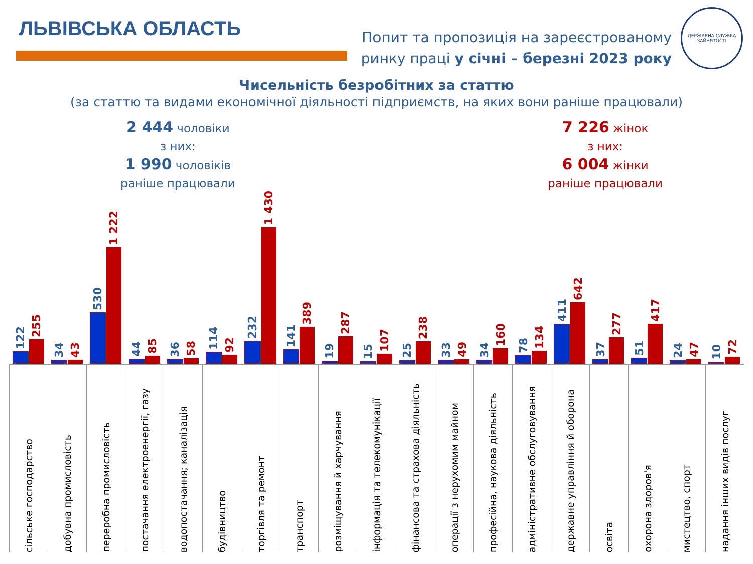ЛЬВІВСЬКА ОБЛАСТЬ
Попит та пропозиція на зареєстрованому
ринку праці у січні – березні 2023 року
ДЕРЖАВНА СЛУЖБА
ЗАЙНЯТОСТІ
Чисельність безробітних за статтю
(за статтю та видами економічної діяльності підприємств, на яких вони раніше працювали)
2 444 чоловіки
з них:
1 990 чоловіків
раніше працювали
7 226 жінок
з них:
6 004 жінки
раніше працювали
122
255
сільське господарство
34
43
добувна промисловість
530
1 222
переробна промисловість
44
85
постачання електроенергії, газу
36
58
водопостачання; каналізація
114
92
будівництво
232
1 430
торгівля та ремонт
141
389
транспорт
19
287
розміщування й харчування
15
107
інформація та телекомунікації
25
238
фінансова та страхова діяльність
33
49
операції з нерухомим майном
34
160
професійна, наукова діяльність
78
134
адміністративне обслуговування
411
642
державне управління й оборона
37
277
освіта
51
417
охорона здоров'я
24
47
мистецтво, спорт
10
72
надання інших видів послуг